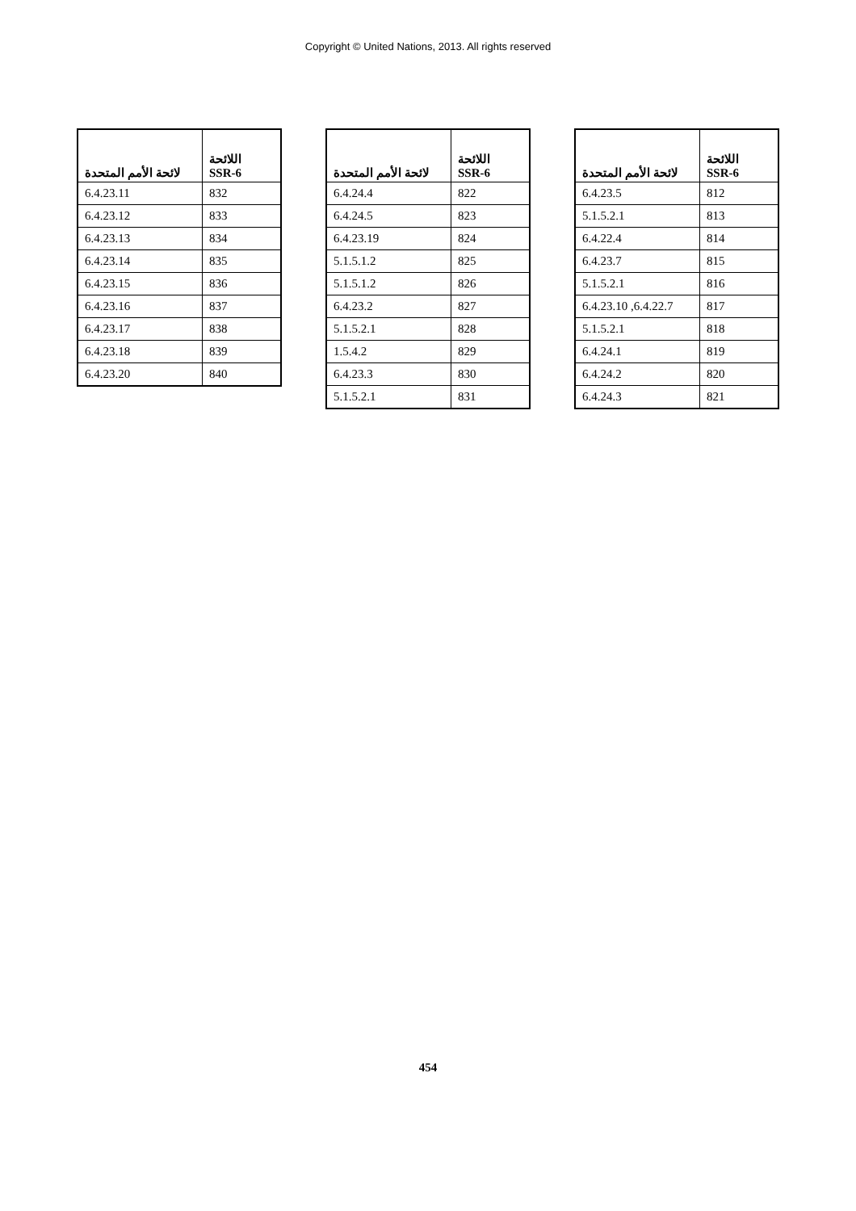Copyright © United Nations, 2013. All rights reserved
| اللائحة SSR-6 | لائحة الأمم المتحدة |
| --- | --- |
| 812 | 6.4.23.5 |
| 813 | 5.1.5.2.1 |
| 814 | 6.4.22.4 |
| 815 | 6.4.23.7 |
| 816 | 5.1.5.2.1 |
| 817 | 6.4.22.7, 6.4.23.10 |
| 818 | 5.1.5.2.1 |
| 819 | 6.4.24.1 |
| 820 | 6.4.24.2 |
| 821 | 6.4.24.3 |
| اللائحة SSR-6 | لائحة الأمم المتحدة |
| --- | --- |
| 822 | 6.4.24.4 |
| 823 | 6.4.24.5 |
| 824 | 6.4.23.19 |
| 825 | 5.1.5.1.2 |
| 826 | 5.1.5.1.2 |
| 827 | 6.4.23.2 |
| 828 | 5.1.5.2.1 |
| 829 | 1.5.4.2 |
| 830 | 6.4.23.3 |
| 831 | 5.1.5.2.1 |
| اللائحة SSR-6 | لائحة الأمم المتحدة |
| --- | --- |
| 832 | 6.4.23.11 |
| 833 | 6.4.23.12 |
| 834 | 6.4.23.13 |
| 835 | 6.4.23.14 |
| 836 | 6.4.23.15 |
| 837 | 6.4.23.16 |
| 838 | 6.4.23.17 |
| 839 | 6.4.23.18 |
| 840 | 6.4.23.20 |
454